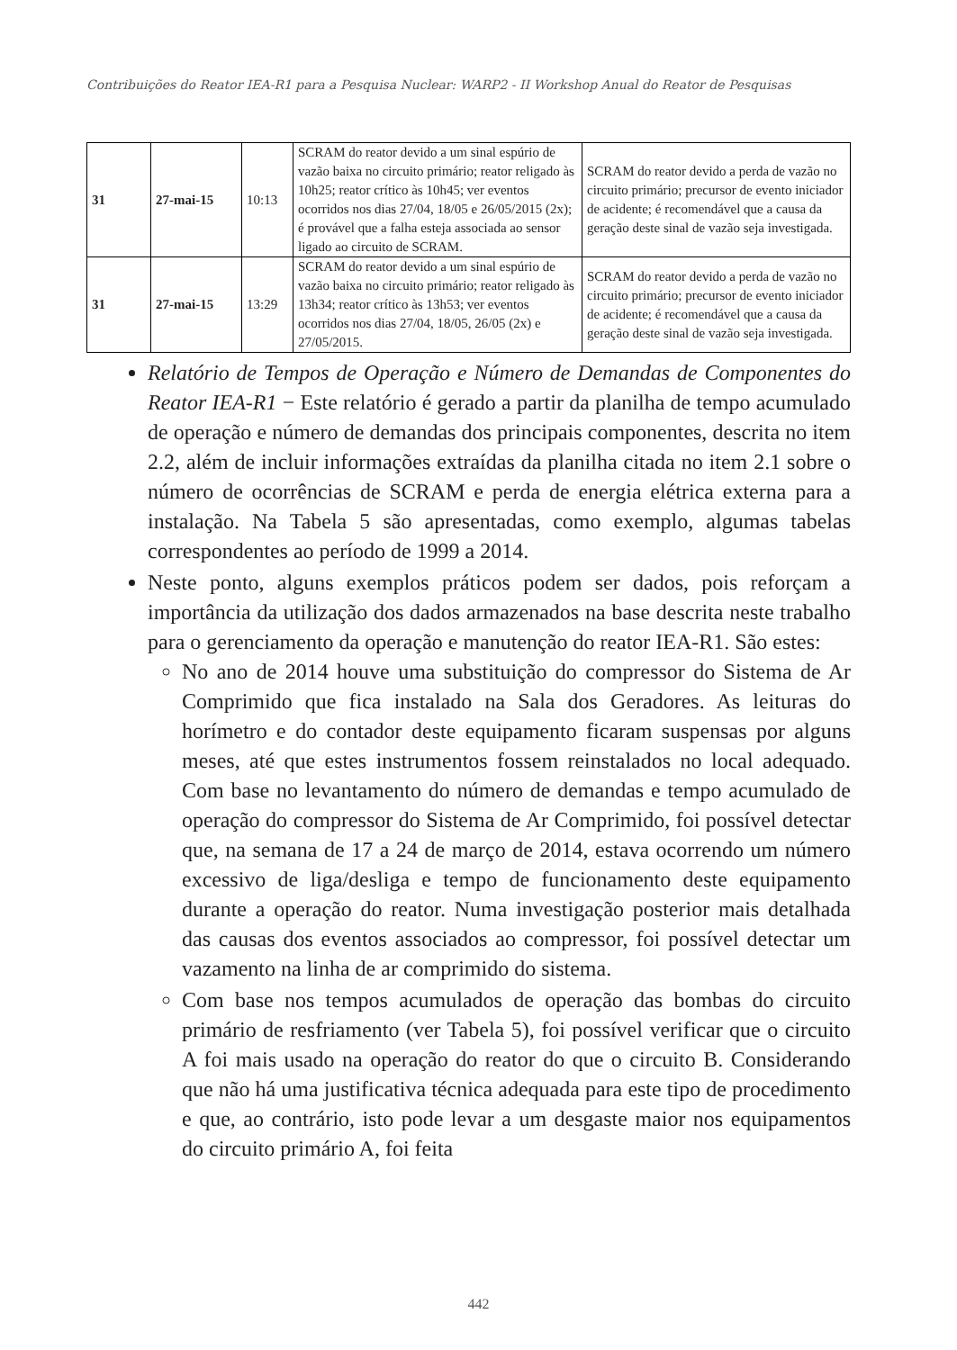Contribuições do Reator IEA-R1 para a Pesquisa Nuclear: WARP2 - II Workshop Anual do Reator de Pesquisas
| 31 | 27-mai-15 | 10:13 | SCRAM do reator devido a um sinal espúrio de vazão baixa no circuito primário; reator religado às 10h25; reator crítico às 10h45; ver eventos ocorridos nos dias 27/04, 18/05 e 26/05/2015 (2x); é provável que a falha esteja associada ao sensor ligado ao circuito de SCRAM. | SCRAM do reator devido a perda de vazão no circuito primário; precursor de evento iniciador de acidente; é recomendável que a causa da geração deste sinal de vazão seja investigada. |
| 31 | 27-mai-15 | 13:29 | SCRAM do reator devido a um sinal espúrio de vazão baixa no circuito primário; reator religado às 13h34; reator crítico às 13h53; ver eventos ocorridos nos dias 27/04, 18/05, 26/05 (2x) e 27/05/2015. | SCRAM do reator devido a perda de vazão no circuito primário; precursor de evento iniciador de acidente; é recomendável que a causa da geração deste sinal de vazão seja investigada. |
Relatório de Tempos de Operação e Número de Demandas de Componentes do Reator IEA-R1 − Este relatório é gerado a partir da planilha de tempo acumulado de operação e número de demandas dos principais componentes, descrita no item 2.2, além de incluir informações extraídas da planilha citada no item 2.1 sobre o número de ocorrências de SCRAM e perda de energia elétrica externa para a instalação. Na Tabela 5 são apresentadas, como exemplo, algumas tabelas correspondentes ao período de 1999 a 2014.
Neste ponto, alguns exemplos práticos podem ser dados, pois reforçam a importância da utilização dos dados armazenados na base descrita neste trabalho para o gerenciamento da operação e manutenção do reator IEA-R1. São estes:
No ano de 2014 houve uma substituição do compressor do Sistema de Ar Comprimido que fica instalado na Sala dos Geradores. As leituras do horímetro e do contador deste equipamento ficaram suspensas por alguns meses, até que estes instrumentos fossem reinstalados no local adequado. Com base no levantamento do número de demandas e tempo acumulado de operação do compressor do Sistema de Ar Comprimido, foi possível detectar que, na semana de 17 a 24 de março de 2014, estava ocorrendo um número excessivo de liga/desliga e tempo de funcionamento deste equipamento durante a operação do reator. Numa investigação posterior mais detalhada das causas dos eventos associados ao compressor, foi possível detectar um vazamento na linha de ar comprimido do sistema.
Com base nos tempos acumulados de operação das bombas do circuito primário de resfriamento (ver Tabela 5), foi possível verificar que o circuito A foi mais usado na operação do reator do que o circuito B. Considerando que não há uma justificativa técnica adequada para este tipo de procedimento e que, ao contrário, isto pode levar a um desgaste maior nos equipamentos do circuito primário A, foi feita
442